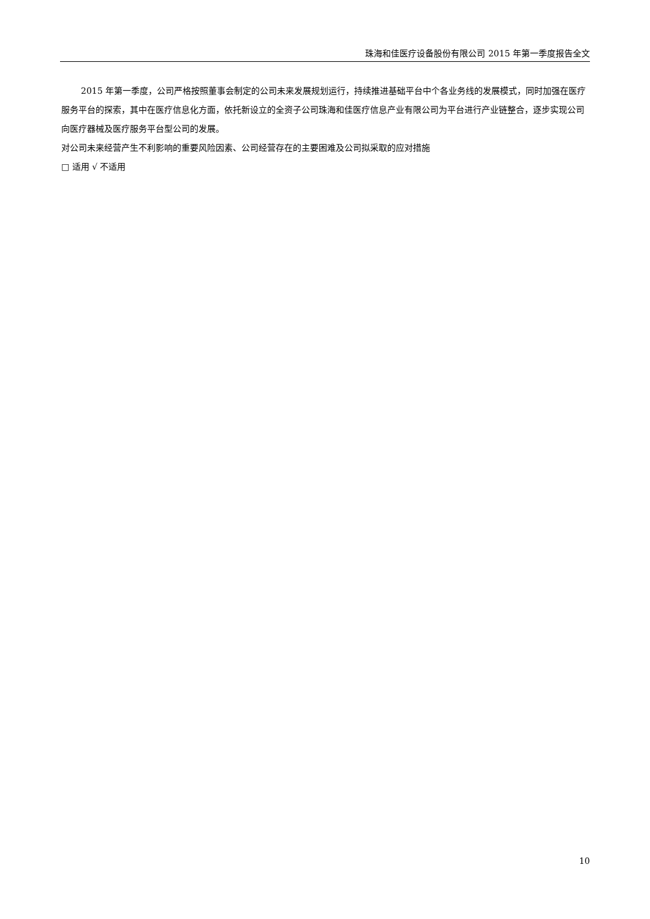珠海和佳医疗设备股份有限公司 2015 年第一季度报告全文
2015 年第一季度，公司严格按照董事会制定的公司未来发展规划运行，持续推进基础平台中个各业务线的发展模式，同时加强在医疗服务平台的探索，其中在医疗信息化方面，依托新设立的全资子公司珠海和佳医疗信息产业有限公司为平台进行产业链整合，逐步实现公司向医疗器械及医疗服务平台型公司的发展。
对公司未来经营产生不利影响的重要风险因素、公司经营存在的主要困难及公司拟采取的应对措施
□ 适用 √ 不适用
10